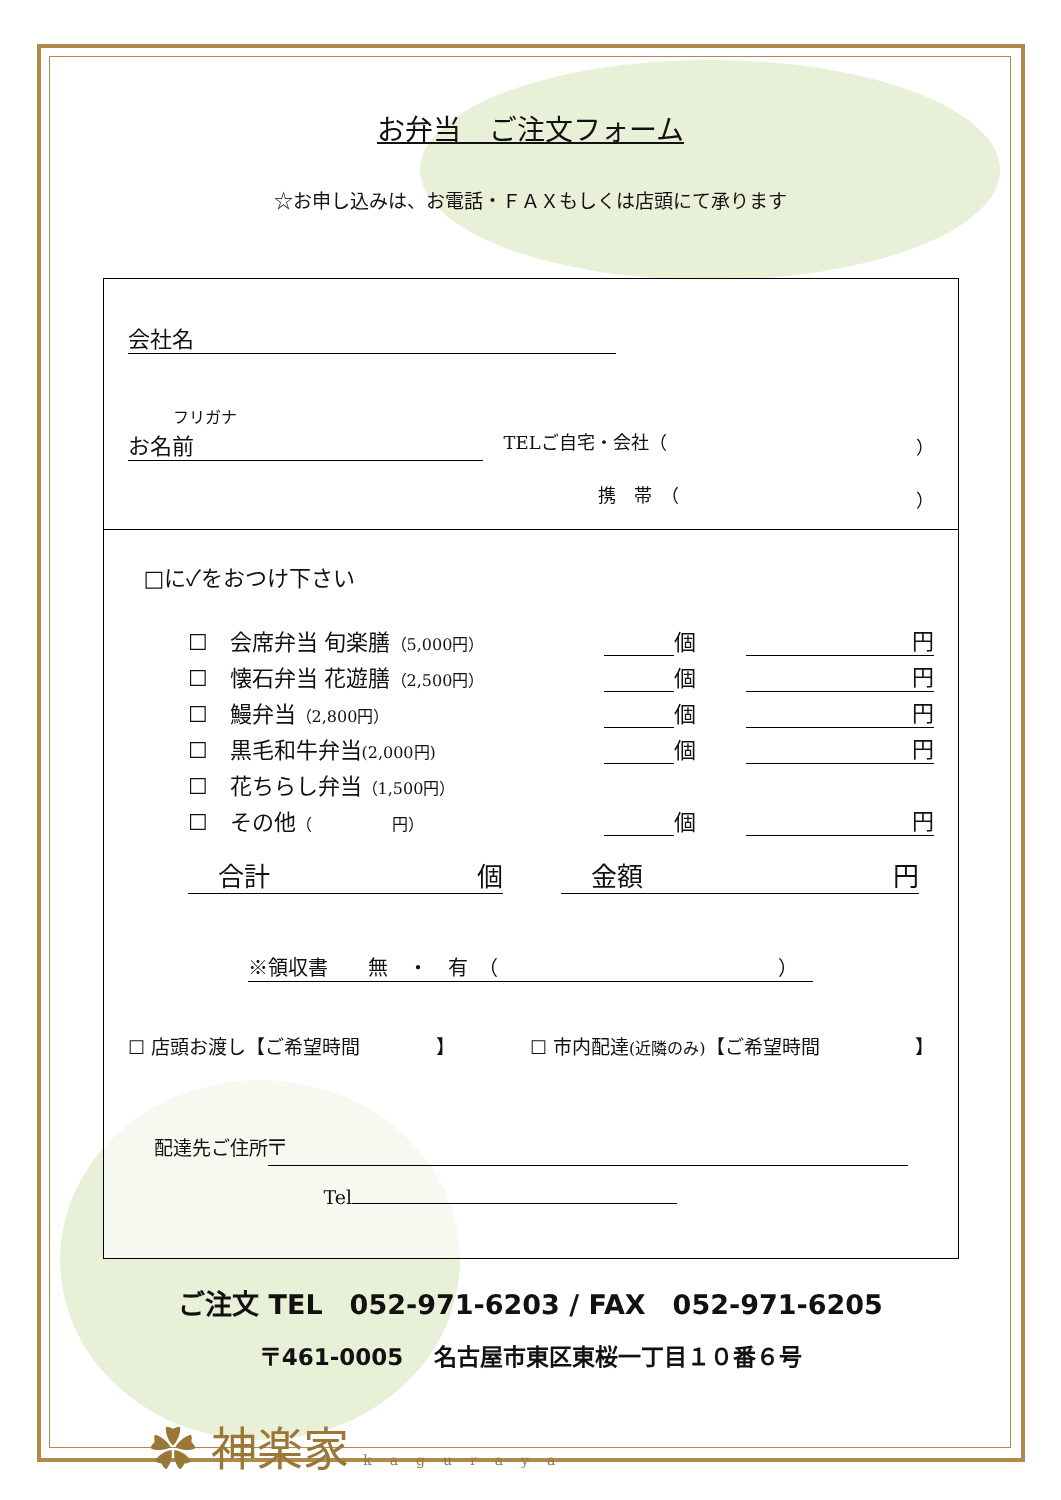お弁当　ご注文フォーム
☆お申し込みは、お電話・ＦＡＸもしくは店頭にて承ります
会社名
フリガナ
お名前 TELご自宅・会社（ ）
携　帯　（ ）
□に✓をおつけ下さい
☐　会席弁当 旬楽膳（5,000円） 個 円
☐　懐石弁当 花遊膳（2,500円） 個 円
☐　鰻弁当（2,800円） 個 円
☐　黒毛和牛弁当(2,000円) 個 円
☐　花ちらし弁当（1,500円）
☐　その他（　　　　　円） 個 円
合計 個 金額 円
※領収書　　無　・　有　（　　　　　　　　　　　　　　）
☐ 店頭お渡し【ご希望時間　　　　】 ☐ 市内配達(近隣のみ)【ご希望時間　　　　　】
配達先ご住所 〒
Tel
ご注文 TEL　052-971-6203 / FAX　052-971-6205
〒461-0005　 名古屋市東区東桜一丁目１０番６号
✿ 神楽家 kaguraya